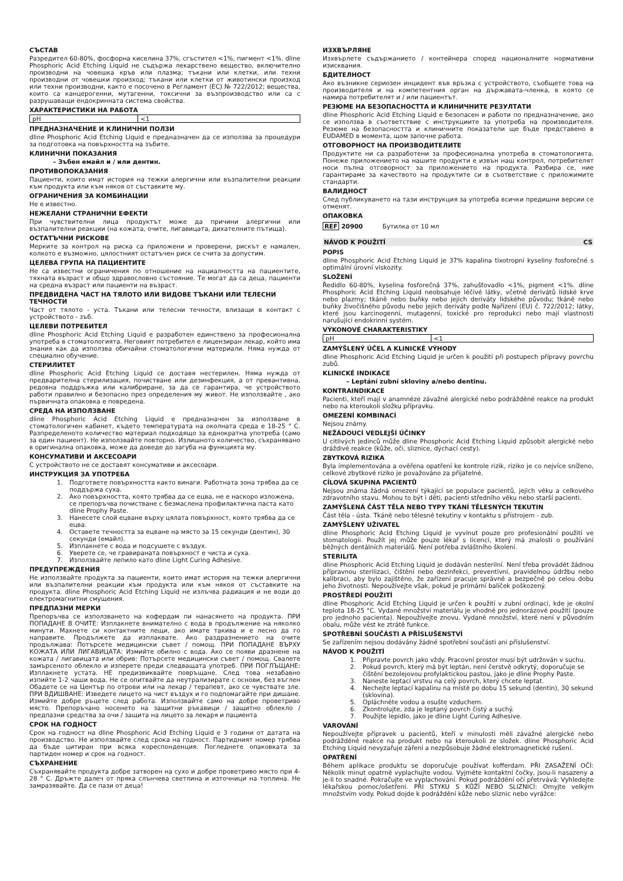СЪСТАВ
Разредител 60-80%, фосфорна киселина 37%, сгъстител <1%, пигмент <1%. dline Phosphoric Acid Etching Liquid не съдържа лекарствено вещество, включително производни на човешка кръв или плазма; тъкани или клетки, или техни производни от човешки произход; тъкани или клетки от животински произход или техни производни, както е посочено в Регламент (ЕС) № 722/2012; вещества, които са канцерогенни, мутагенни, токсични за възпроизводство или са с разрушаващи ендокринната система свойства.
ХАРАКТЕРИСТИКИ НА РАБОТА
| pH | <1 |
ПРЕДНАЗНАЧЕНИЕ И КЛИНИЧНИ ПОЛЗИ
dline Phosphoric Acid Etching Liquid е предназначен да се използва за процедури за подготовка на повърхността на зъбите.
КЛИНИЧНИ ПОКАЗАНИЯ
– Зъбен емайл и / или дентин.
ПРОТИВОПОКАЗАНИЯ
Пациенти, които имат история на тежки алергични или възпалителни реакции към продукта или към някоя от съставките му.
ОГРАНИЧЕНИЯ ЗА КОМБИНАЦИИ
Не е известно.
НЕЖЕЛАНИ СТРАНИЧНИ ЕФЕКТИ
При чувствителни лица продуктът може да причини алергични или възпалителни реакции (на кожата, очите, лигавицата, дихателните пътища).
ОСТАТЪЧНИ РИСКОВЕ
Мерките за контрол на риска са приложени и проверени, рискът е намален, колкото е възможно, цялостният остатъчен риск се счита за допустим.
ЦЕЛЕВА ГРУПА НА ПАЦИЕНТИТЕ
Не са известни ограничения по отношение на нациалността на пациентите, тяхната възраст и общо здравословно състояние. Те могат да са деца, пациенти на средна възраст или пациенти на възраст.
ПРЕДВИДЕНА ЧАСТ НА ТЯЛОТО ИЛИ ВИДОВЕ ТЪКАНИ ИЛИ ТЕЛЕСНИ ТЕЧНОСТИ
Част от тялото - уста. Тъкани или телесни течности, влизащи в контакт с устройството - зъб.
ЦЕЛЕВИ ПОТРЕБИТЕЛ
dline Phosphoric Acid Etching Liquid е разработен единствено за професионална употреба в стоматологията. Неговият потребител е лицензиран лекар, който има знания как да използва обичайни стоматологични материали. Няма нужда от специално обучение.
СТЕРИЛИТЕТ
dline Phosphoric Acid Etching Liquid се доставя нестерилен. Няма нужда от предварителна стерилизация, почистване или дезинфекция, а от превантивна, редовна поддръжка или калибриране, за да се гарантира, че устройството работи правилно и безопасно през определения му живот. Не използвайте , ако първичната опаковка е повредена.
СРЕДА НА ИЗПОЛЗВАНЕ
dline Phosphoric Acid Etching Liquid е предназначен за използване в стоматологичен кабинет, където температурата на околната среда е 18-25 ° C. Разпределеното количество материал подходящо за еднократна употреба (само за един пациент). Не използвайте повторно. Излишното количество, съхранявано в оригинална опаковка, може да доведе до загуба на функцията му.
КОНСУМАТИВИ И АКСЕСОАРИ
С устройството не се доставят консумативи и аксесоари.
ИНСТРУКЦИЯ ЗА УПОТРЕБА
1. Подгответе повърхността както винаги. Работната зона трябва да се поддържа суха.
2. Ако повърхността, която трябва да се ецва, не е наскоро изложена, се препоръчва почистване с безмаслена профилактична паста като dline Prophy Paste.
3. Нанесете слой ецване върху цялата повърхност, която трябва да се ецва.
4. Оставете течността за ецване на място за 15 секунди (дентин), 30 секунди (емайл).
5. Изплакнете с вода и подсушете с въздух.
6. Уверете се, че гравираната повърхност е чиста и суха.
7. Използвайте лепило като dline Light Curing Adhesive.
ПРЕДУПРЕЖДЕНИЯ
Не използвайте продукта за пациенти, които имат история на тежки алергични или възпалителни реакции към продукта или към някоя от съставките на продукта. dline Phosphoric Acid Etching Liquid не излъчва радиация и не води до електромагнитни смущения.
ПРЕДПАЗНИ МЕРКИ
Препоръчва се използването на кофердам пи нанасянето на продукта. ПРИ ПОПАДАНЕ В ОЧИТЕ: Изплакнете внимателно с вода в продължение на няколко минути. Махнете си контактните лещи, ако имате такива и е лесно да го направите. Продължете да изплаквате. Ако раздразнението на очите продължава: Потърсете медицински съвет / помощ. ПРИ ПОПАДАНЕ ВЪРХУ КОЖАТА ИЛИ ЛИГАВИЦАТА: Измийте обилно с вода. Ако се появи дразнене на кожата / лигавицата или обрив: Потърсете медицински съвет / помощ. Свалете замърсеното облекло и изперете преди следващата употреб. ПРИ ПОГЛЪЩАНЕ: Изплакнете устата. НЕ предизвиквайте повръщане. След това незабавно изпийте 1-2 чаши вода. Не се опитвайте да неутрализирате с основи, без въглен Обадете се на Център по отрови или на лекар / терапевт, ако се чувствате зле. ПРИ ВДИШВАНЕ: Изведете лицето на чист въздух и го подпомагайте при дишане. Измийте добре ръцете след работа. Използвайте само на добре проветриво място. Препоръчано носенето на защитни ръкавици / защитно облекло / предпазни средства за очи / защита на лицето за лекаря и пациента
СРОК НА ГОДНОСТ
Срок на годност на dline Phosphoric Acid Etching Liquid е 3 години от датата на производство. Не използвайте след срока на годност. Партидният номер трябва да бъде цитиран при всяка кореспонденция. Погледнете опаковката за партиден номер и срок на годност.
СЪХРАНЕНИЕ
Съхранявайте продукта добре затворен на сухо и добре проветриво място при 4-28 ° C. Дръжте далеч от пряка слънчева светлина и източници на топлина. Не замразявайте. Да се пази от деца!
ИЗХВЪРЛЯНЕ
Изхвърлете съдържанието / контейнера според националните нормативни изисквания.
БДИТЕЛНОСТ
Ако възникне сериозен инцидент във връзка с устройството, съобщете това на производителя и на компетентния орган на държавата-членка, в която се намира потребителят и / или пациентът.
РЕЗЮМЕ НА БЕЗОПАСНОСТТА И КЛИНИЧНИТЕ РЕЗУЛТАТИ
dline Phosphoric Acid Etching Liquid е безопасен и работи по предназначение, ако се използва в съответствие с инструкциите за употреба на производителя. Резюме на безопасността и клиничните показатели ще бъде представено в EUDAMED в момента, щом започне работа.
ОТГОВОРНОСТ НА ПРОИЗВОДИТЕЛИТЕ
Продуктите ни са разработени за професионална употреба в стоматологията. Понеже приложението на нашите продукти е извън наш контрол, потребителят носи пълна отговорност за приложението на продукта. Разбира се, ние гарантираме за качеството на продуктите си в съответствие с приложимите стандарти.
ВАЛИДНОСТ
След публикуването на тази инструкция за употреба всички предишни версии се отменят.
ОПАКОВКА
REF 20900 Бутилка от 10 мл
NÁVOD K POUŽITÍ CS
POPIS
dline Phosphoric Acid Etching Liquid je 37% kapalina tixotropní kyseliny fosforečné s optimální úrovní viskozity.
SLOŽENÍ
Ředidlo 60-80%, kyselina fosforečná 37%, zahušťovadlo <1%, pigment <1%. dline Phosphoric Acid Etching Liquid neobsahuje léčivé látky, včetně derivátů lidské krve nebo plazmy; tkáně nebo buňky nebo jejich deriváty lidského původu; tkáně nebo buňky živočišného původu nebo jejich deriváty podle Nařízení (EU) č. 722/2012; látky, které jsou karcinogenní, mutagenní, toxické pro reprodukci nebo mají vlastnosti narušující endokrinní systém.
VÝKONOVÉ CHARAKTERISTIKY
| pH | <1 |
ZAMÝŠLENÝ ÚČEL A KLINICKÉ VÝHODY
dline Phosphoric Acid Etching Liquid je určen k použití při postupech přípravy povrchu zubů.
KLINICKÉ INDIKACE
– Leptání zubní skloviny a/nebo dentinu.
KONTRAINDIKACE
Pacienti, kteří mají v anamnéze závažné alergické nebo podrážděné reakce na produkt nebo na kteroukoli složku přípravku.
OMEZENÍ KOMBINACÍ
Nejsou známy.
NEŽÁDOUCÍ VEDLEJŠÍ ÚČINKY
U citlivých jedinců může dline Phosphoric Acid Etching Liquid způsobit alergické nebo dráždivé reakce (kůže, oči, sliznice, dýchací cesty).
ZBYTKOVÁ RIZIKA
Byla implementována a ověřena opatření ke kontrole rizik, riziko je co nejvíce sníženo, celkové zbytkové riziko je považováno za přijatelné.
CÍLOVÁ SKUPINA PACIENTŮ
Nejsou známa žádná omezení týkající se populace pacientů, jejich věku a celkového zdravotního stavu. Mohou to být i děti, pacienti středního věku nebo starší pacienti.
ZAMÝŠLENÁ ČÁST TĚLA NEBO TYPY TKÁNÍ TĚLESNÝCH TEKUTIN
Část těla - ústa. Tkáně nebo tělesné tekutiny v kontaktu s přístrojem - zub.
ZAMÝŠLENÝ UŽIVATEL
dline Phosphoric Acid Etching Liquid je vyvinut pouze pro profesionální použití ve stomatologii. Použít jej může pouze lékař s licencí, který má znalosti o používání běžných dentálních materiálů. Není potřeba zvláštního školení.
STERILITA
dline Phosphoric Acid Etching Liquid je dodáván nesterilní. Není třeba provádět žádnou přípravnou sterilizaci, čištění nebo dezinfekci, preventivní, pravidelnou údržbu nebo kalibraci, aby bylo zajištěno, že zařízení pracuje správně a bezpečně po celou dobu jeho životnosti. Nepoužívejte však, pokud je primární balíček poškozený.
PROSTŘEDÍ POUŽITÍ
dline Phosphoric Acid Etching Liquid je určen k použití v zubní ordinaci, kde je okolní teplota 18-25 °C. Vydané množství materiálu je vhodné pro jednorázové použití (pouze pro jednoho pacienta). Nepoužívejte znovu. Vydané množství, které není v původním obalu, může vést ke ztrátě funkce.
SPOTŘEBNÍ SOUČÁSTI A PŘÍSLUŠENSTVÍ
Se zařízením nejsou dodávány žádné spotřební součásti ani příslušenství.
NÁVOD K POUŽITÍ
1. Připravte povrch jako vždy. Pracovní prostor musí být udržován v suchu.
2. Pokud povrch, který má být leptán, není čerstvě odkrytý, doporučuje se čištění bezolejovou profylaktickou pastou, jako je dline Prophy Paste.
3. Naneste leptací vrstvu na celý povrch, který chcete leptat.
4. Nechejte leptací kapalinu na místě po dobu 15 sekund (dentin), 30 sekund (sklovina).
5. Opláchněte vodou a osušte vzduchem.
6. Zkontrolujte, zda je leptaný povrch čistý a suchý.
7. Použijte lepidlo, jako je dline Light Curing Adhesive.
VAROVÁNÍ
Nepoužívejte přípravek u pacientů, kteří v minulosti měli závažné alergické nebo podrážděné reakce na produkt nebo na kteroukoli ze složek. dline Phosphoric Acid Etching Liquid nevyzařuje záření a nezpůsobuje žádné elektromagnetické rušení.
OPATŘENÍ
Během aplikace produktu se doporučuje používat kofferdam. PŘI ZASAŽENÍ OČÍ: Několik minut opatrně vyplachujte vodou. Vyjměte kontaktní čočky, jsou-li nasazeny a je-li to snadné. Pokračujte ve vyplachování. Pokud podráždění očí přetrvává: Vyhledejte lékařskou pomoc/ošetření. PŘI STYKU S KŮŽÍ NEBO SLIZNICÍ: Omyjte velkým množstvím vody. Pokud dojde k podráždění kůže nebo sliznic nebo vyrážce: